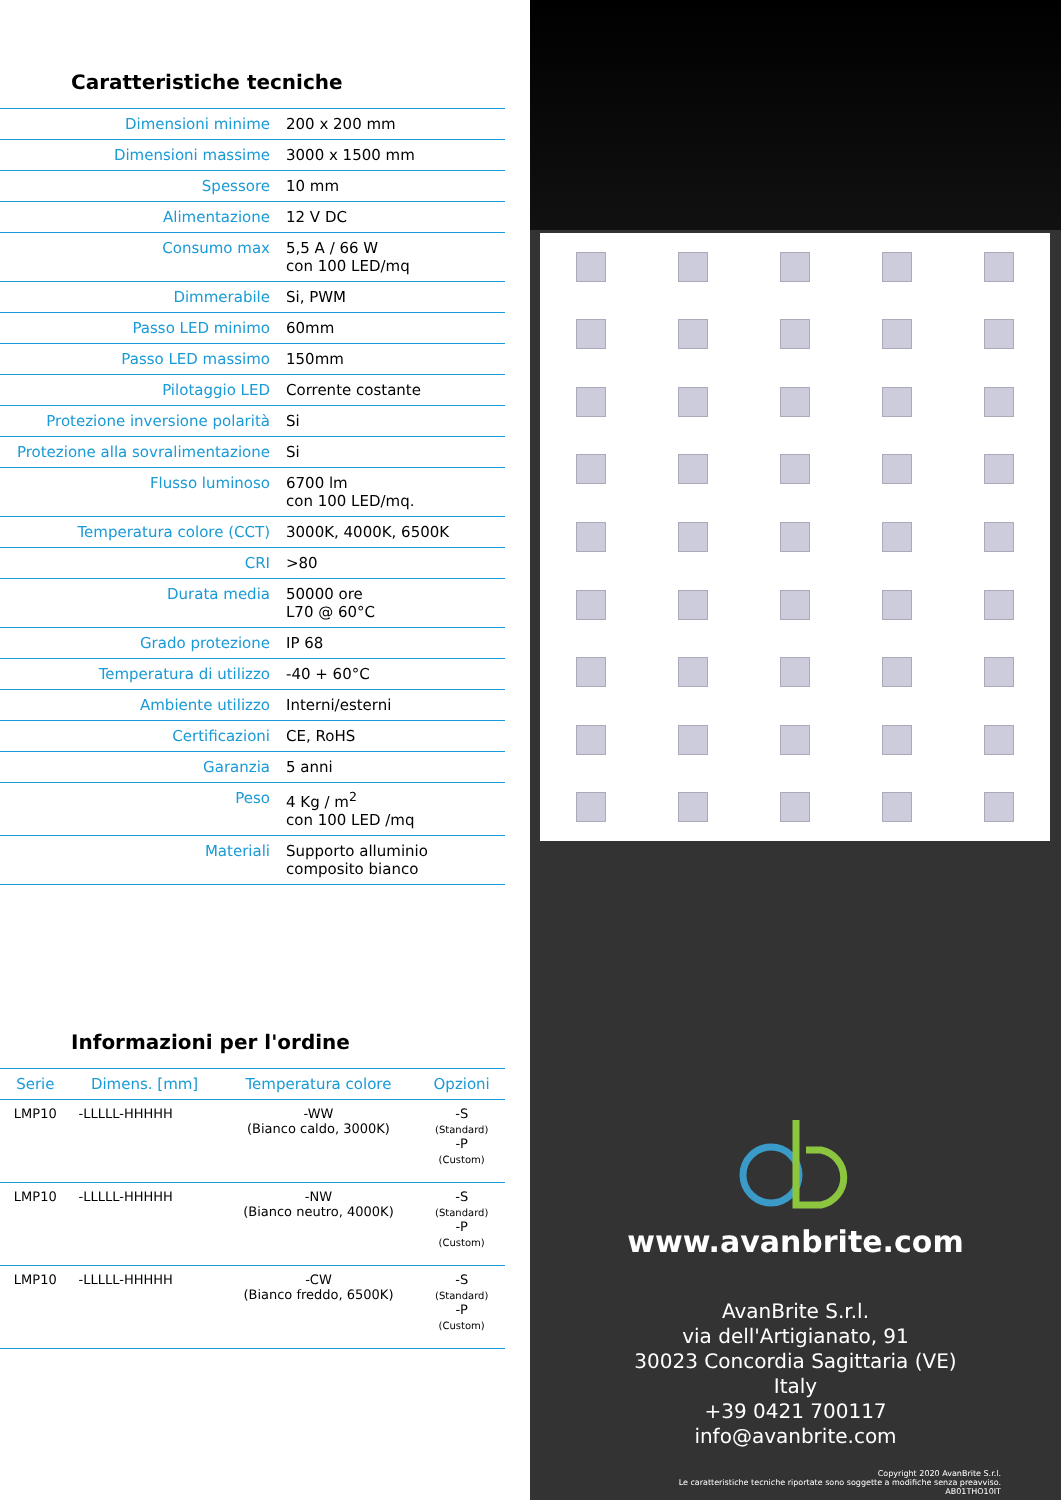Caratteristiche tecniche
| Dimensioni minime | 200 x 200 mm |
| Dimensioni massime | 3000 x 1500 mm |
| Spessore | 10 mm |
| Alimentazione | 12 V DC |
| Consumo max | 5,5 A / 66 W con 100 LED/mq |
| Dimmerabile | Si, PWM |
| Passo LED minimo | 60mm |
| Passo LED massimo | 150mm |
| Pilotaggio LED | Corrente costante |
| Protezione inversione polarità | Si |
| Protezione alla sovralimentazione | Si |
| Flusso luminoso | 6700 lm con 100 LED/mq. |
| Temperatura colore (CCT) | 3000K, 4000K, 6500K |
| CRI | >80 |
| Durata media | 50000 ore L70 @ 60°C |
| Grado protezione | IP 68 |
| Temperatura di utilizzo | -40 + 60°C |
| Ambiente utilizzo | Interni/esterni |
| Certificazioni | CE, RoHS |
| Garanzia | 5 anni |
| Peso | 4 Kg / m<sup>2</sup> con 100 LED /mq |
| Materiali | Supporto alluminio composito bianco |
Informazioni per l'ordine
| Serie | Dimens. [mm] | Temperatura colore | Opzioni |
| --- | --- | --- | --- |
| LMP10 | -LLLLL-HHHHH | -WW (Bianco caldo, 3000K) | -S (Standard) -P (Custom) |
| LMP10 | -LLLLL-HHHHH | -NW (Bianco neutro, 4000K) | -S (Standard) -P (Custom) |
| LMP10 | -LLLLL-HHHHH | -CW (Bianco freddo, 6500K) | -S (Standard) -P (Custom) |
www.avanbrite.com
AvanBrite S.r.l.
via dell'Artigianato, 91
30023 Concordia Sagittaria (VE)
Italy
+39 0421 700117
info@avanbrite.com
Copyright 2020 AvanBrite S.r.l.
Le caratteristiche tecniche riportate sono soggette a modifiche senza preavviso.
AB01THO10IT